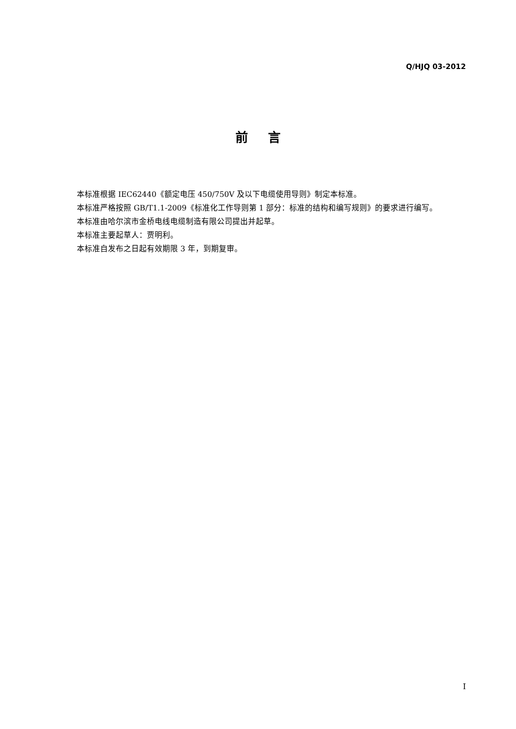Q/HJQ 03-2012
前言
本标准根据 IEC62440《额定电压 450/750V 及以下电缆使用导则》制定本标准。
本标准严格按照 GB/T1.1-2009《标准化工作导则第 1 部分：标准的结构和编写规则》的要求进行编写。
本标准由哈尔滨市金桥电线电缆制造有限公司提出并起草。
本标准主要起草人：贾明利。
本标准自发布之日起有效期限 3 年，到期复审。
I